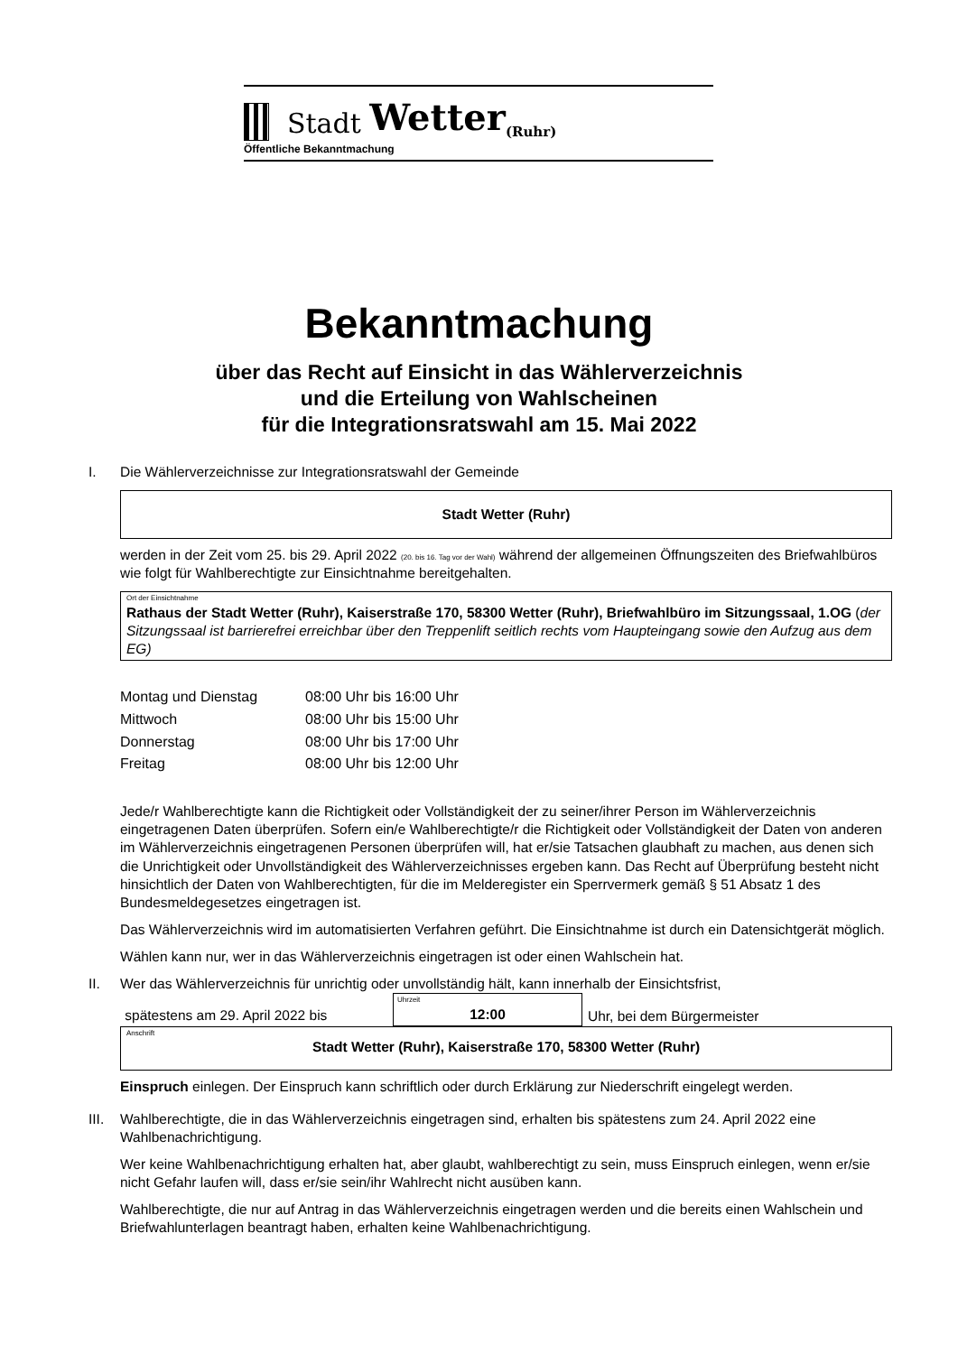Stadt Wetter (Ruhr)
Öffentliche Bekanntmachung
Bekanntmachung
über das Recht auf Einsicht in das Wählerverzeichnis
und die Erteilung von Wahlscheinen
für die Integrationsratswahl am 15. Mai 2022
I. Die Wählerverzeichnisse zur Integrationsratswahl der Gemeinde
Stadt Wetter (Ruhr)
werden in der Zeit vom 25. bis 29. April 2022 (20. bis 16. Tag vor der Wahl) während der allgemeinen Öffnungszeiten des Briefwahlbüros wie folgt für Wahlberechtigte zur Einsichtnahme bereitgehalten.
Ort der Einsichtnahme
Rathaus der Stadt Wetter (Ruhr), Kaiserstraße 170, 58300 Wetter (Ruhr), Briefwahlbüro im Sitzungssaal, 1.OG (der Sitzungssaal ist barrierefrei erreichbar über den Treppenlift seitlich rechts vom Haupteingang sowie den Aufzug aus dem EG)
| Montag und Dienstag | 08:00 Uhr bis 16:00 Uhr |
| Mittwoch | 08:00 Uhr bis 15:00 Uhr |
| Donnerstag | 08:00 Uhr bis 17:00 Uhr |
| Freitag | 08:00 Uhr bis 12:00 Uhr |
Jede/r Wahlberechtigte kann die Richtigkeit oder Vollständigkeit der zu seiner/ihrer Person im Wählerverzeichnis eingetragenen Daten überprüfen. Sofern ein/e Wahlberechtigte/r die Richtigkeit oder Vollständigkeit der Daten von anderen im Wählerverzeichnis eingetragenen Personen überprüfen will, hat er/sie Tatsachen glaubhaft zu machen, aus denen sich die Unrichtigkeit oder Unvollständigkeit des Wählerverzeichnisses ergeben kann. Das Recht auf Überprüfung besteht nicht hinsichtlich der Daten von Wahlberechtigten, für die im Melderegister ein Sperrvermerk gemäß § 51 Absatz 1 des Bundesmeldegesetzes eingetragen ist.
Das Wählerverzeichnis wird im automatisierten Verfahren geführt. Die Einsichtnahme ist durch ein Datensichtgerät möglich.
Wählen kann nur, wer in das Wählerverzeichnis eingetragen ist oder einen Wahlschein hat.
II. Wer das Wählerverzeichnis für unrichtig oder unvollständig hält, kann innerhalb der Einsichtsfrist,
| spätestens am 29. April 2022 bis | Uhrzeit 12:00 | Uhr, bei dem Bürgermeister |
Anschrift
Stadt Wetter (Ruhr), Kaiserstraße 170, 58300 Wetter (Ruhr)
Einspruch einlegen. Der Einspruch kann schriftlich oder durch Erklärung zur Niederschrift eingelegt werden.
III.
Wahlberechtigte, die in das Wählerverzeichnis eingetragen sind, erhalten bis spätestens zum 24. April 2022 eine Wahlbenachrichtigung.
Wer keine Wahlbenachrichtigung erhalten hat, aber glaubt, wahlberechtigt zu sein, muss Einspruch einlegen, wenn er/sie nicht Gefahr laufen will, dass er/sie sein/ihr Wahlrecht nicht ausüben kann.
Wahlberechtigte, die nur auf Antrag in das Wählerverzeichnis eingetragen werden und die bereits einen Wahlschein und Briefwahlunterlagen beantragt haben, erhalten keine Wahlbenachrichtigung.